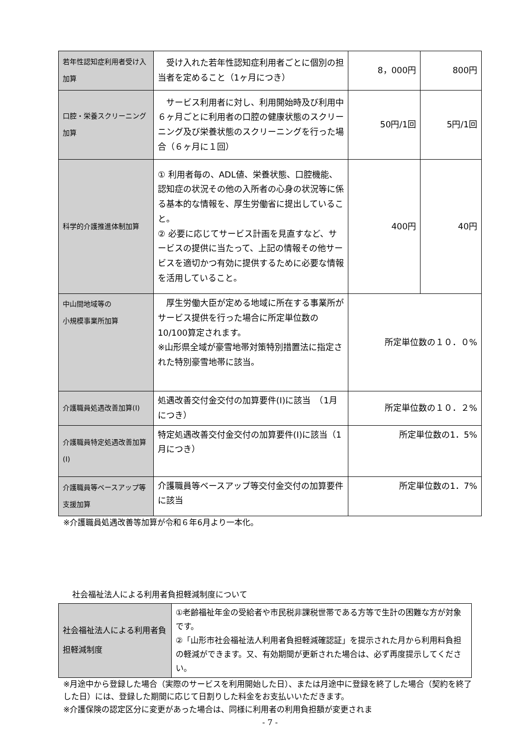| 若年性認知症利用者受け入加算 | 受け入れた若年性認知症利用者ごとに個別の担当者を定めること（1ヶ月につき） | 8，000円 | 800円 |
| 口腔・栄養スクリーニング加算 | サービス利用者に対し、利用開始時及び利用中６ヶ月ごとに利用者の口腔の健康状態のスクリーニング及び栄養状態のスクリーニングを行った場合（６ヶ月に１回） | 50円/1回 | 5円/1回 |
| 科学的介護推進体制加算 | ① 利用者毎の、ADL値、栄養状態、口腔機能、認知症の状況その他の入所者の心身の状況等に係る基本的な情報を、厚生労働省に提出していること。 ② 必要に応じてサービス計画を見直すなど、サービスの提供に当たって、上記の情報その他サービスを適切かつ有効に提供するために必要な情報を活用していること。 | 400円 | 40円 |
| 中山間地域等の 小規模事業所加算 | 厚生労働大臣が定める地域に所在する事業所がサービス提供を行った場合に所定単位数の10/100算定されます。 ※山形県全域が豪雪地帯対策特別措置法に指定された特別豪雪地帯に該当。 | 所定単位数の１０．０% | |
| 介護職員処遇改善加算(Ⅰ) | 処遇改善交付金交付の加算要件(Ⅰ)に該当 （1月につき） | 所定単位数の１０．２% | |
| 介護職員特定処遇改善加算(Ⅰ) | 特定処遇改善交付金交付の加算要件(Ⅰ)に該当（1月につき） | 所定単位数の1．5% | |
| 介護職員等ベースアップ等支援加算 | 介護職員等ベースアップ等交付金交付の加算要件に該当 | 所定単位数の1．7% | |
※介護職員処遇改善等加算が令和６年6月より一本化。
社会福祉法人による利用者負担軽減制度について
| 社会福祉法人による利用者負担軽減制度 | ①老齢福祉年金の受給者や市民税非課税世帯である方等で生計の困難な方が対象です。 ②「山形市社会福祉法人利用者負担軽減確認証」を提示された月から利用料負担の軽減ができます。又、有効期間が更新された場合は、必ず再度提示してください。 |
※月途中から登録した場合（実際のサービスを利用開始した日）、または月途中に登録を終了した場合（契約を終了した日）には、登録した期間に応じて日割りした料金をお支払いいただきます。
※介護保険の認定区分に変更があった場合は、同様に利用者の利用負担額が変更されま
- 7 -